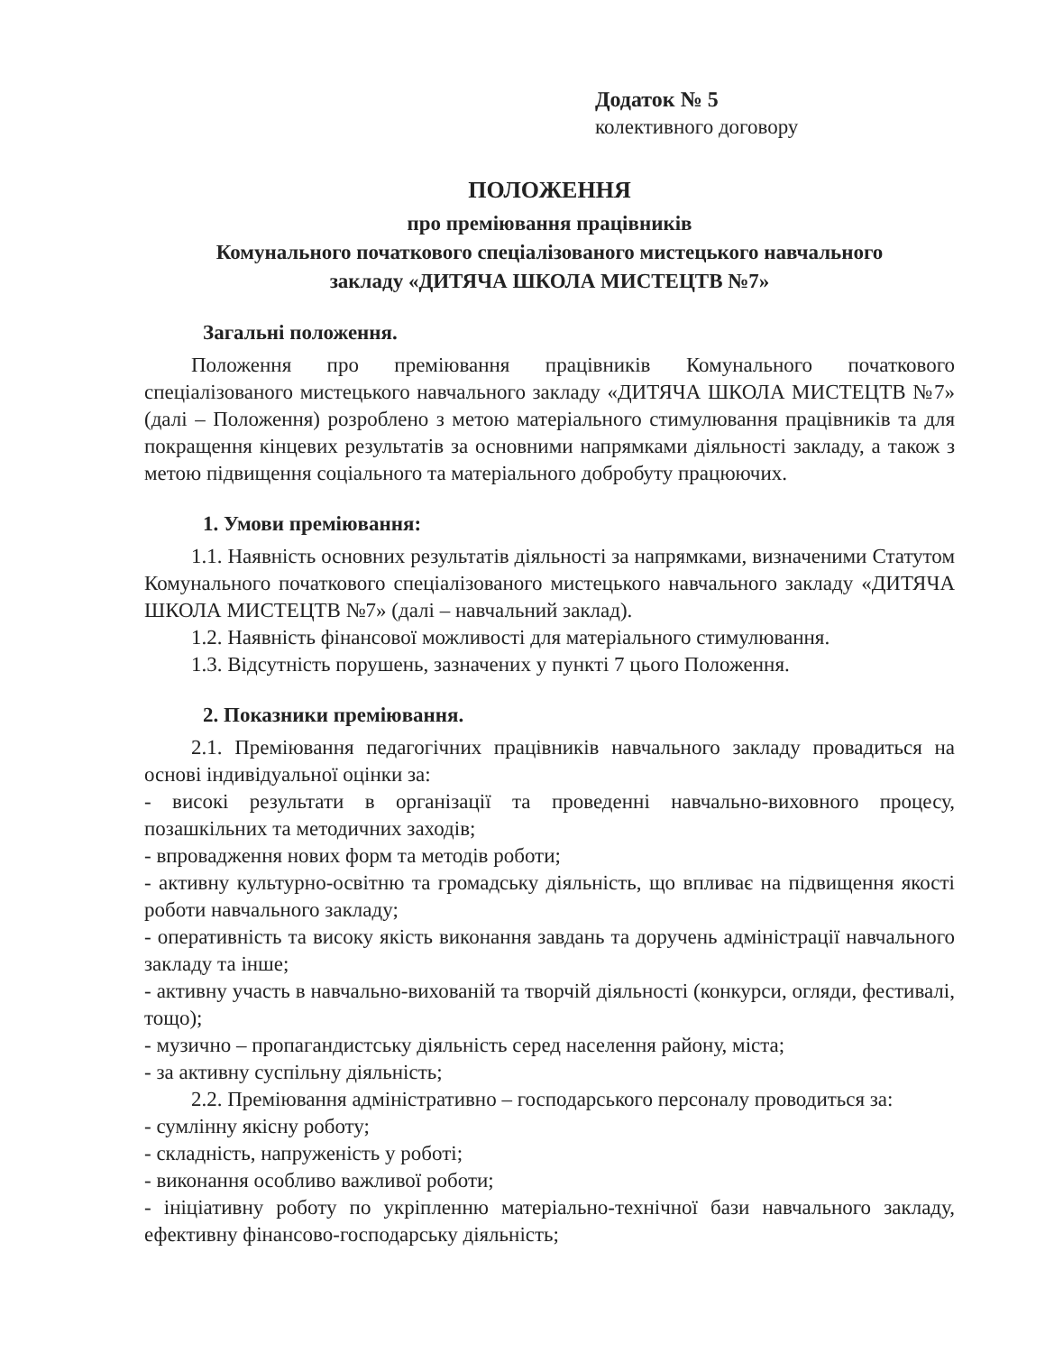Додаток № 5
колективного договору
ПОЛОЖЕННЯ
про преміювання працівників
Комунального початкового спеціалізованого мистецького навчального
закладу «ДИТЯЧА ШКОЛА МИСТЕЦТВ №7»
Загальні положення.
Положення про преміювання працівників Комунального початкового спеціалізованого мистецького навчального закладу «ДИТЯЧА ШКОЛА МИСТЕЦТВ №7» (далі – Положення) розроблено з метою матеріального стимулювання працівників та для покращення кінцевих результатів за основними напрямками діяльності закладу, а також з метою підвищення соціального та матеріального добробуту працюючих.
1. Умови преміювання:
1.1. Наявність основних результатів діяльності за напрямками, визначеними Статутом Комунального початкового спеціалізованого мистецького навчального закладу «ДИТЯЧА ШКОЛА МИСТЕЦТВ №7» (далі – навчальний заклад).
1.2. Наявність фінансової можливості для матеріального стимулювання.
1.3. Відсутність порушень, зазначених у пункті 7 цього Положення.
2. Показники преміювання.
2.1. Преміювання педагогічних працівників навчального закладу провадиться на основі індивідуальної оцінки за:
- високі результати в організації та проведенні навчально-виховного процесу, позашкільних та методичних заходів;
- впровадження нових форм та методів роботи;
- активну культурно-освітню та громадську діяльність, що впливає на підвищення якості роботи навчального закладу;
- оперативність та високу якість виконання завдань та доручень адміністрації навчального закладу та інше;
- активну участь в навчально-вихованій та творчій діяльності (конкурси, огляди, фестивалі, тощо);
- музично – пропагандистську діяльність серед населення району, міста;
- за активну суспільну діяльність;
2.2. Преміювання адміністративно – господарського персоналу проводиться за:
- сумлінну якісну роботу;
- складність, напруженість у роботі;
- виконання особливо важливої роботи;
- ініціативну роботу по укріпленню матеріально-технічної бази навчального закладу, ефективну фінансово-господарську діяльність;